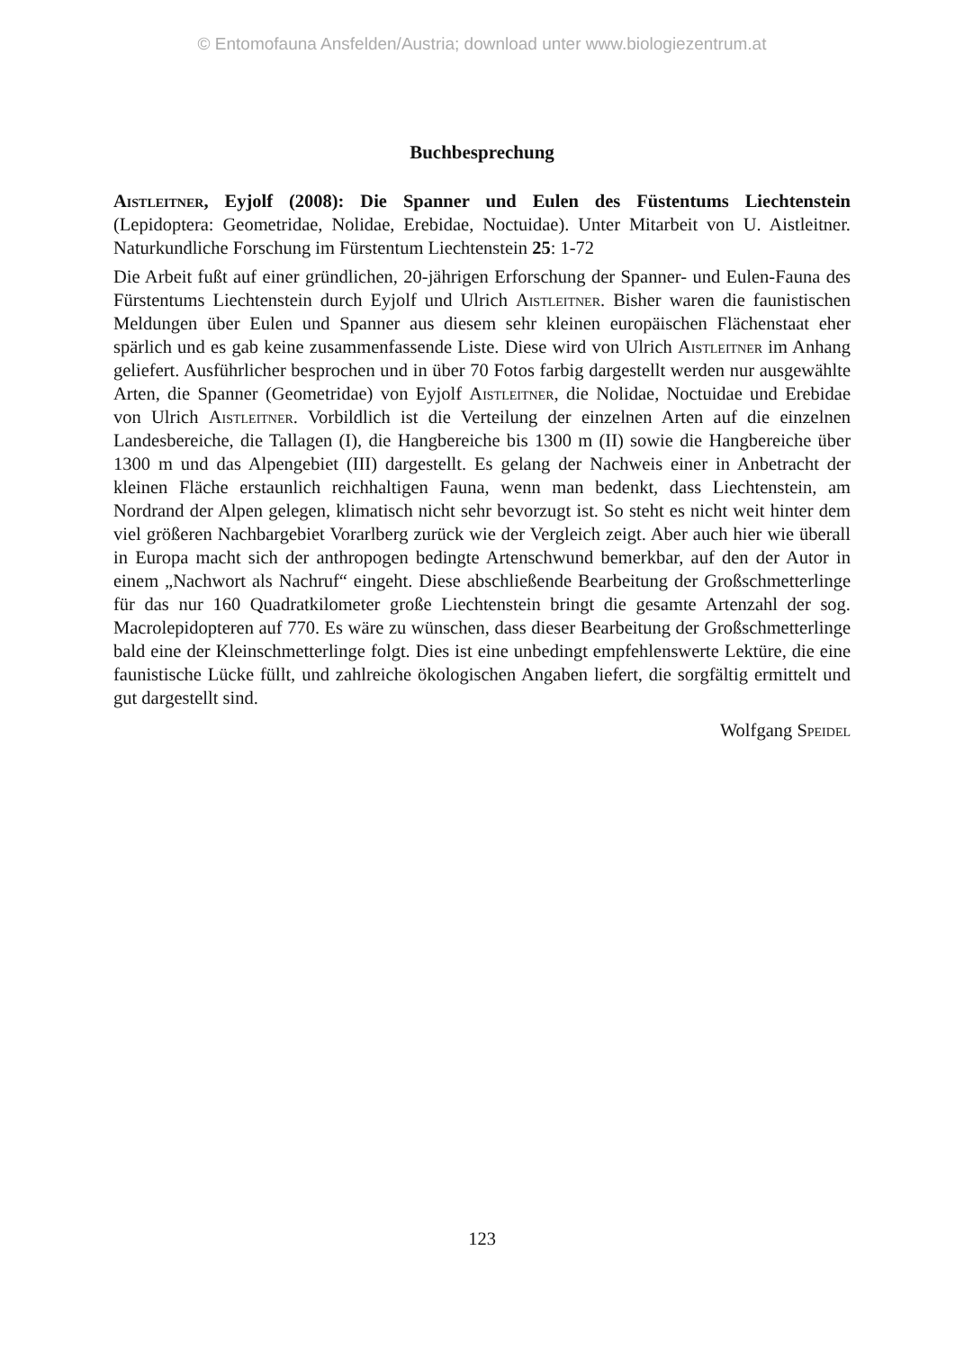© Entomofauna Ansfelden/Austria; download unter www.biologiezentrum.at
Buchbesprechung
Aistleitner, Eyjolf (2008): Die Spanner und Eulen des Füstentums Liechtenstein (Lepidoptera: Geometridae, Nolidae, Erebidae, Noctuidae). Unter Mitarbeit von U. Aistleitner. Naturkundliche Forschung im Fürstentum Liechtenstein 25: 1-72
Die Arbeit fußt auf einer gründlichen, 20-jährigen Erforschung der Spanner- und Eulen-Fauna des Fürstentums Liechtenstein durch Eyjolf und Ulrich Aistleitner. Bisher waren die faunistischen Meldungen über Eulen und Spanner aus diesem sehr kleinen europäischen Flächenstaat eher spärlich und es gab keine zusammenfassende Liste. Diese wird von Ulrich Aistleitner im Anhang geliefert. Ausführlicher besprochen und in über 70 Fotos farbig dargestellt werden nur ausgewählte Arten, die Spanner (Geometridae) von Eyjolf Aistleitner, die Nolidae, Noctuidae und Erebidae von Ulrich Aistleitner. Vorbildlich ist die Verteilung der einzelnen Arten auf die einzelnen Landesbereiche, die Tallagen (I), die Hangbereiche bis 1300 m (II) sowie die Hangbereiche über 1300 m und das Alpengebiet (III) dargestellt. Es gelang der Nachweis einer in Anbetracht der kleinen Fläche erstaunlich reichhaltigen Fauna, wenn man bedenkt, dass Liechtenstein, am Nordrand der Alpen gelegen, klimatisch nicht sehr bevorzugt ist. So steht es nicht weit hinter dem viel größeren Nachbargebiet Vorarlberg zurück wie der Vergleich zeigt. Aber auch hier wie überall in Europa macht sich der anthropogen bedingte Artenschwund bemerkbar, auf den der Autor in einem „Nachwort als Nachruf“ eingeht. Diese abschließende Bearbeitung der Großschmetterlinge für das nur 160 Quadratkilometer große Liechtenstein bringt die gesamte Artenzahl der sog. Macrolepidopteren auf 770. Es wäre zu wünschen, dass dieser Bearbeitung der Großschmetterlinge bald eine der Kleinschmetterlinge folgt. Dies ist eine unbedingt empfehlenswerte Lektüre, die eine faunistische Lücke füllt, und zahlreiche ökologischen Angaben liefert, die sorgfältig ermittelt und gut dargestellt sind.
Wolfgang Speidel
123